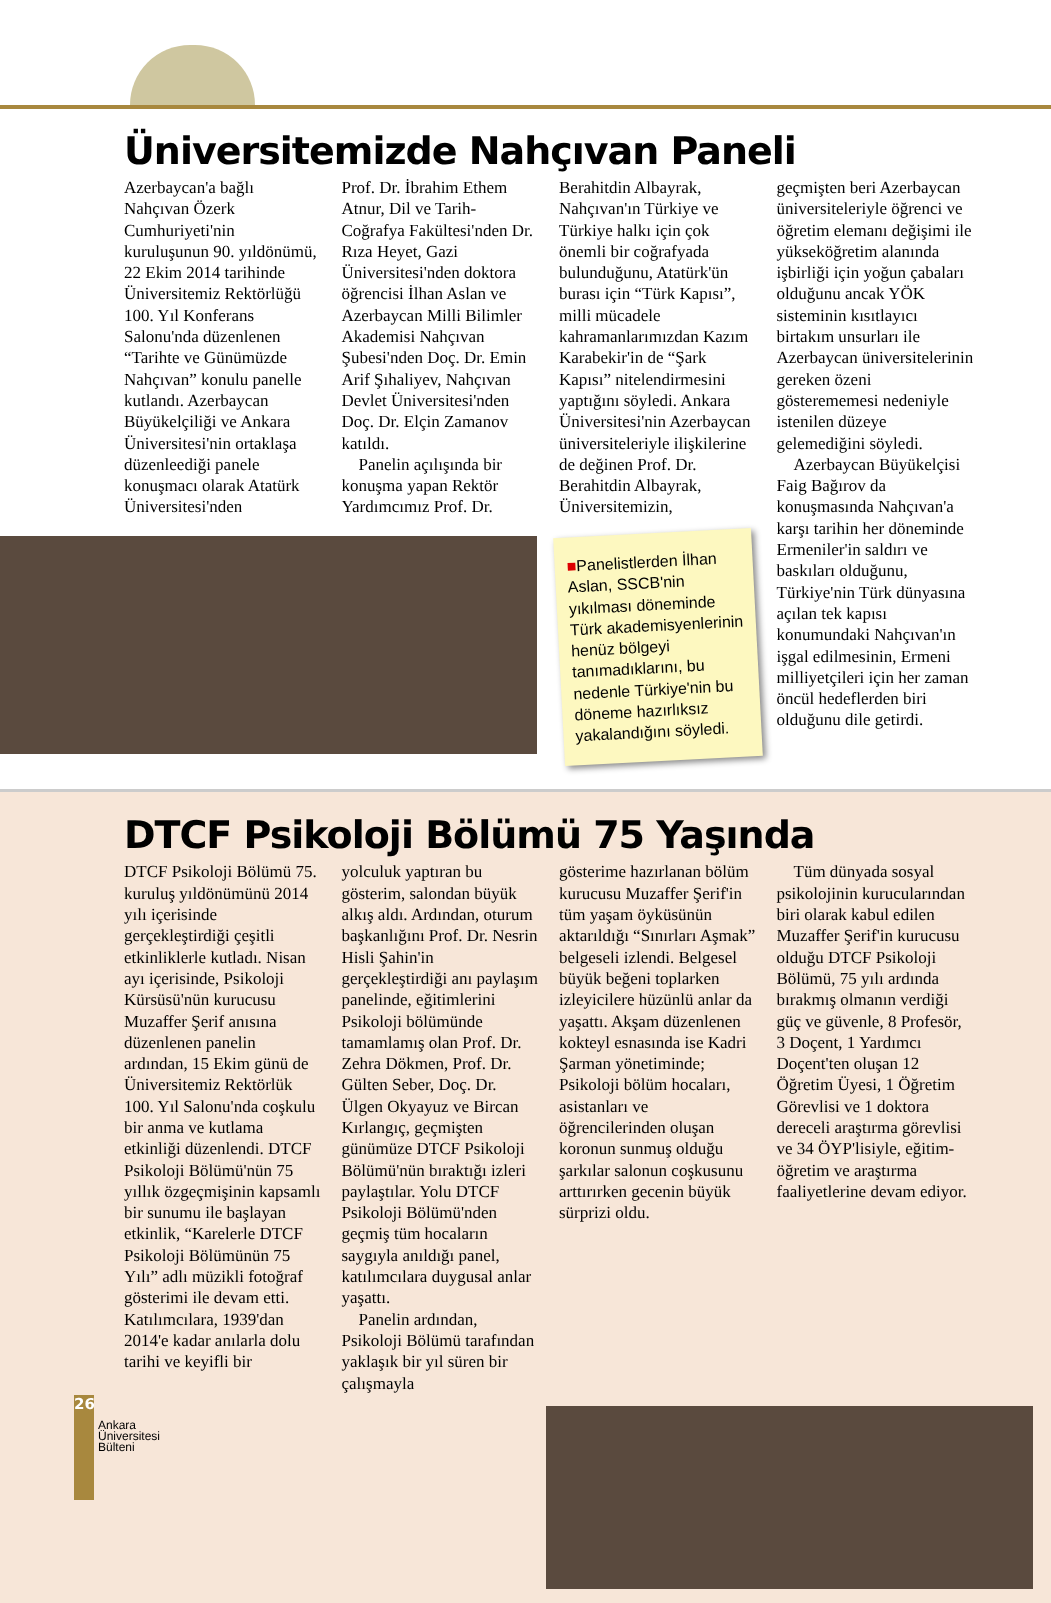Üniversitemizde Nahçıvan Paneli
Azerbaycan'a bağlı Nahçıvan Özerk Cumhuriyeti'nin kuruluşunun 90. yıldönümü, 22 Ekim 2014 tarihinde Üniversitemiz Rektörlüğü 100. Yıl Konferans Salonu'nda düzenlenen “Tarihte ve Günümüzde Nahçıvan” konulu panelle kutlandı. Azerbaycan Büyükelçiliği ve Ankara Üniversitesi'nin ortaklaşa düzenleediği panele konuşmacı olarak Atatürk Üniversitesi'nden
Prof. Dr. İbrahim Ethem Atnur, Dil ve Tarih-Coğrafya Fakültesi'nden Dr. Rıza Heyet, Gazi Üniversitesi'nden doktora öğrencisi İlhan Aslan ve Azerbaycan Milli Bilimler Akademisi Nahçıvan Şubesi'nden Doç. Dr. Emin Arif Şıhaliyev, Nahçıvan Devlet Üniversitesi'nden Doç. Dr. Elçin Zamanov katıldı.
Panelin açılışında bir konuşma yapan Rektör Yardımcımız Prof. Dr.
Berahitdin Albayrak, Nahçıvan'ın Türkiye ve Türkiye halkı için çok önemli bir coğrafyada bulunduğunu, Atatürk'ün burası için “Türk Kapısı”, milli mücadele kahramanlarımızdan Kazım Karabekir'in de “Şark Kapısı” nitelendirmesini yaptığını söyledi. Ankara Üniversitesi'nin Azerbaycan üniversiteleriyle ilişkilerine de değinen Prof. Dr. Berahitdin Albayrak, Üniversitemizin,
■Panelistlerden İlhan Aslan, SSCB'nin yıkılması döneminde Türk akademisyenlerinin henüz bölgeyi tanımadıklarını, bu nedenle Türkiye'nin bu döneme hazırlıksız yakalandığını söyledi.
geçmişten beri Azerbaycan üniversiteleriyle öğrenci ve öğretim elemanı değişimi ile yükseköğretim alanında işbirliği için yoğun çabaları olduğunu ancak YÖK sisteminin kısıtlayıcı birtakım unsurları ile Azerbaycan üniversitelerinin gereken özeni gösterememesi nedeniyle istenilen düzeye gelemediğini söyledi.
Azerbaycan Büyükelçisi Faig Bağırov da konuşmasında Nahçıvan'a karşı tarihin her döneminde Ermeniler'in saldırı ve baskıları olduğunu, Türkiye'nin Türk dünyasına açılan tek kapısı konumundaki Nahçıvan'ın işgal edilmesinin, Ermeni milliyetçileri için her zaman öncül hedeflerden biri olduğunu dile getirdi.
DTCF Psikoloji Bölümü 75 Yaşında
DTCF Psikoloji Bölümü 75. kuruluş yıldönümünü 2014 yılı içerisinde gerçekleştirdiği çeşitli etkinliklerle kutladı. Nisan ayı içerisinde, Psikoloji Kürsüsü'nün kurucusu Muzaffer Şerif anısına düzenlenen panelin ardından, 15 Ekim günü de Üniversitemiz Rektörlük 100. Yıl Salonu'nda coşkulu bir anma ve kutlama etkinliği düzenlendi. DTCF Psikoloji Bölümü'nün 75 yıllık özgeçmişinin kapsamlı bir sunumu ile başlayan etkinlik, “Karelerle DTCF Psikoloji Bölümünün 75 Yılı” adlı müzikli fotoğraf gösterimi ile devam etti. Katılımcılara, 1939'dan 2014'e kadar anılarla dolu tarihi ve keyifli bir
yolculuk yaptıran bu gösterim, salondan büyük alkış aldı. Ardından, oturum başkanlığını Prof. Dr. Nesrin Hisli Şahin'in gerçekleştirdiği anı paylaşım panelinde, eğitimlerini Psikoloji bölümünde tamamlamış olan Prof. Dr. Zehra Dökmen, Prof. Dr. Gülten Seber, Doç. Dr. Ülgen Okyayuz ve Bircan Kırlangıç, geçmişten günümüze DTCF Psikoloji Bölümü'nün bıraktığı izleri paylaştılar. Yolu DTCF Psikoloji Bölümü'nden geçmiş tüm hocaların saygıyla anıldığı panel, katılımcılara duygusal anlar yaşattı.
Panelin ardından, Psikoloji Bölümü tarafından yaklaşık bir yıl süren bir çalışmayla
gösterime hazırlanan bölüm kurucusu Muzaffer Şerif'in tüm yaşam öyküsünün aktarıldığı “Sınırları Aşmak” belgeseli izlendi. Belgesel büyük beğeni toplarken izleyicilere hüzünlü anlar da yaşattı. Akşam düzenlenen kokteyl esnasında ise Kadri Şarman yönetiminde; Psikoloji bölüm hocaları, asistanları ve öğrencilerinden oluşan koronun sunmuş olduğu şarkılar salonun coşkusunu arttırırken gecenin büyük sürprizi oldu.
Tüm dünyada sosyal psikolojinin kurucularından biri olarak kabul edilen Muzaffer Şerif'in kurucusu olduğu DTCF Psikoloji Bölümü, 75 yılı ardında bırakmış olmanın verdiği güç ve güvenle, 8 Profesör, 3 Doçent, 1 Yardımcı Doçent'ten oluşan 12 Öğretim Üyesi, 1 Öğretim Görevlisi ve 1 doktora dereceli araştırma görevlisi ve 34 ÖYP'lisiyle, eğitim-öğretim ve araştırma faaliyetlerine devam ediyor.
26
Ankara
Üniversitesi
Bülteni